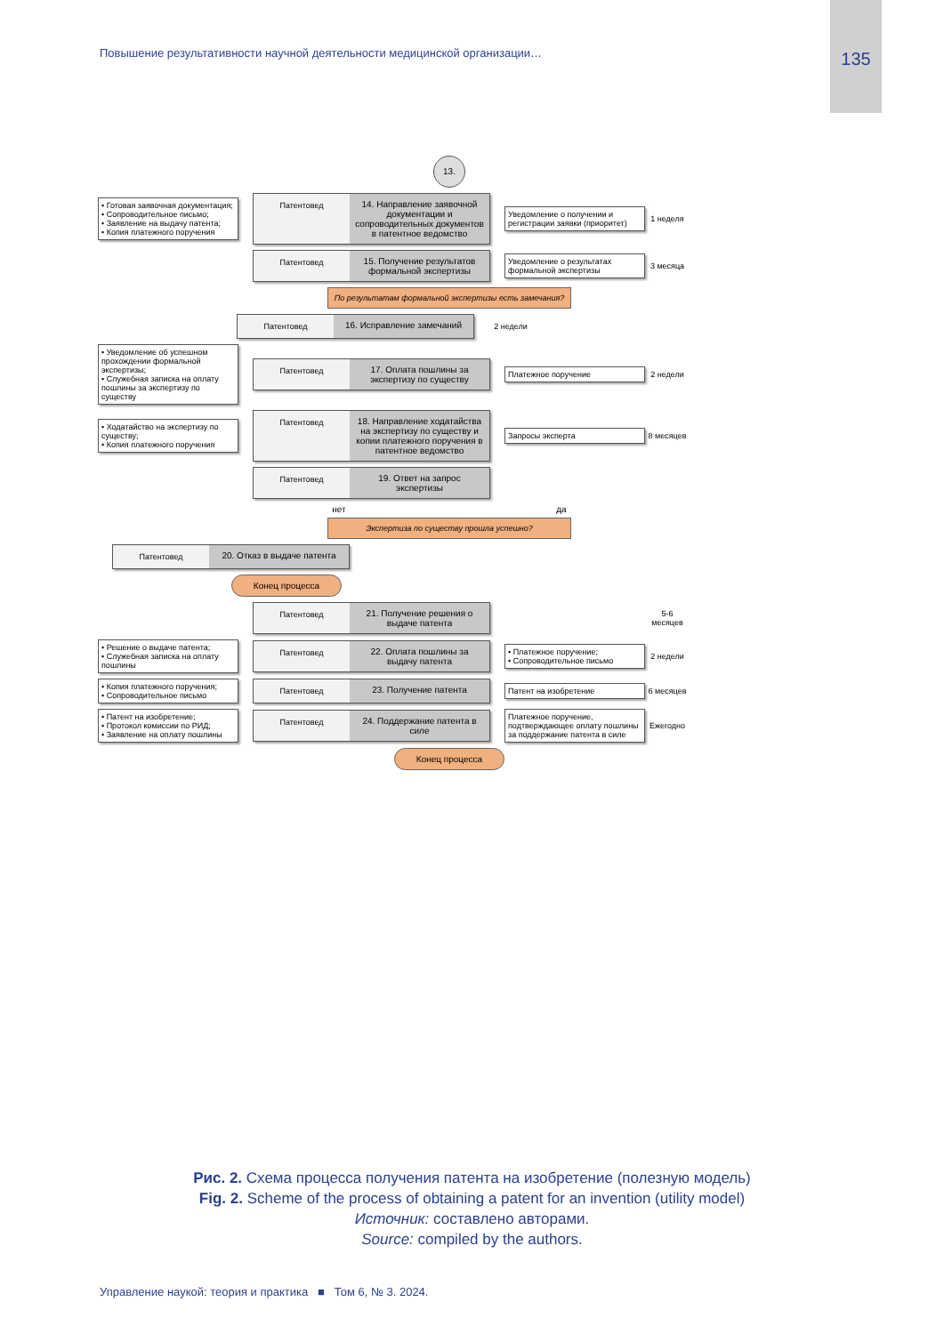Повышение результативности научной деятельности медицинской организации…
135
13.
• Готовая заявочная документация;
• Сопроводительное письмо;
• Заявление на выдачу патента;
• Копия платежного поручения
Патентовед 14. Направление заявочной документации и сопроводительных документов в патентное ведомство
Уведомление о получении и регистрации заявки (приоритет)
1 неделя
Патентовед 15. Получение результатов формальной экспертизы
Уведомление о результатах формальной экспертизы
3 месяца
По результатам формальной экспертизы есть замечания?
Патентовед 16. Исправление замечаний
2 недели
• Уведомление об успешном прохождении формальной экспертизы;
• Служебная записка на оплату пошлины за экспертизу по существу
Патентовед 17. Оплата пошлины за экспертизу по существу
Платежное поручение
2 недели
• Ходатайство на экспертизу по существу;
• Копия платежного поручения
Патентовед 18. Направление ходатайства на экспертизу по существу и копии платежного поручения в патентное ведомство
Запросы эксперта
8 месяцев
Патентовед 19. Ответ на запрос экспертизы
нет да
Экспертиза по существу прошла успешно?
Патентовед 20. Отказ в выдаче патента
Конец процесса
Патентовед 21. Получение решения о выдаче патента
5-6 месяцев
• Решение о выдаче патента;
• Служебная записка на оплату пошлины
Патентовед 22. Оплата пошлины за выдачу патента
• Платежное поручение;
• Сопроводительное письмо
2 недели
• Копия платежного поручения;
• Сопроводительное письмо
Патентовед 23. Получение патента
Патент на изобретение
6 месяцев
• Патент на изобретение;
• Протокол комиссии по РИД;
• Заявление на оплату пошлины
Патентовед 24. Поддержание патента в силе
Платежное поручение, подтверждающее оплату пошлины за поддержание патента в силе
Ежегодно
Конец процесса
Рис. 2. Схема процесса получения патента на изобретение (полезную модель)
Fig. 2. Scheme of the process of obtaining a patent for an invention (utility model)
Источник: составлено авторами.
Source: compiled by the authors.
Управление наукой: теория и практика ■ Том 6, № 3. 2024.